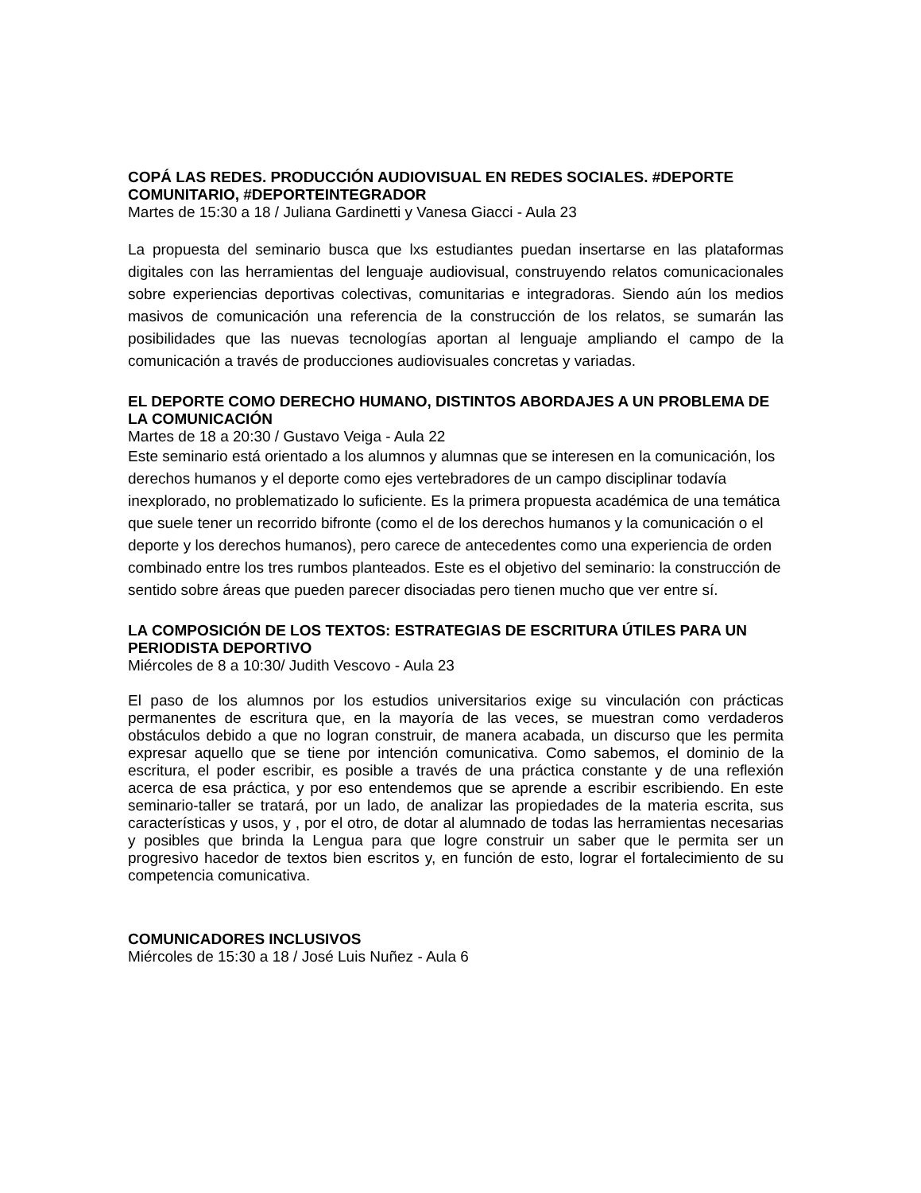COPÁ LAS REDES. PRODUCCIÓN AUDIOVISUAL EN REDES SOCIALES. #DEPORTE COMUNITARIO, #DEPORTEINTEGRADOR
Martes de 15:30 a 18 / Juliana Gardinetti y Vanesa Giacci - Aula 23
La propuesta del seminario busca que lxs estudiantes puedan insertarse en las plataformas digitales con las herramientas del lenguaje audiovisual, construyendo relatos comunicacionales sobre experiencias deportivas colectivas, comunitarias e integradoras. Siendo aún los medios masivos de comunicación una referencia de la construcción de los relatos, se sumarán las posibilidades que las nuevas tecnologías aportan al lenguaje ampliando el campo de la comunicación a través de producciones audiovisuales concretas y variadas.
EL DEPORTE COMO DERECHO HUMANO, DISTINTOS ABORDAJES A UN PROBLEMA DE LA COMUNICACIÓN
Martes de 18 a 20:30 / Gustavo Veiga - Aula 22
Este seminario está orientado a los alumnos y alumnas que se interesen en la comunicación, los derechos humanos y el deporte como ejes vertebradores de un campo disciplinar todavía inexplorado, no problematizado lo suficiente. Es la primera propuesta académica de una temática que suele tener un recorrido bifronte (como el de los derechos humanos y la comunicación o el deporte y los derechos humanos), pero carece de antecedentes como una experiencia de orden combinado entre los tres rumbos planteados. Este es el objetivo del seminario: la construcción de sentido sobre áreas que pueden parecer disociadas pero tienen mucho que ver entre sí.
LA COMPOSICIÓN DE LOS TEXTOS: ESTRATEGIAS DE ESCRITURA ÚTILES PARA UN PERIODISTA DEPORTIVO
Miércoles de 8 a 10:30/ Judith Vescovo - Aula 23
El paso de los alumnos por los estudios universitarios exige su vinculación con prácticas permanentes de escritura que, en la mayoría de las veces, se muestran como verdaderos obstáculos debido a que no logran construir, de manera acabada, un discurso que les permita expresar aquello que se tiene por intención comunicativa. Como sabemos, el dominio de la escritura, el poder escribir, es posible a través de una práctica constante y de una reflexión acerca de esa práctica, y por eso entendemos que se aprende a escribir escribiendo. En este seminario-taller se tratará, por un lado, de analizar las propiedades de la materia escrita, sus características y usos, y , por el otro, de dotar al alumnado de todas las herramientas necesarias y posibles que brinda la Lengua para que logre construir un saber que le permita ser un progresivo hacedor de textos bien escritos y, en función de esto, lograr el fortalecimiento de su competencia comunicativa.
COMUNICADORES INCLUSIVOS
Miércoles de 15:30 a 18 / José Luis Nuñez - Aula 6